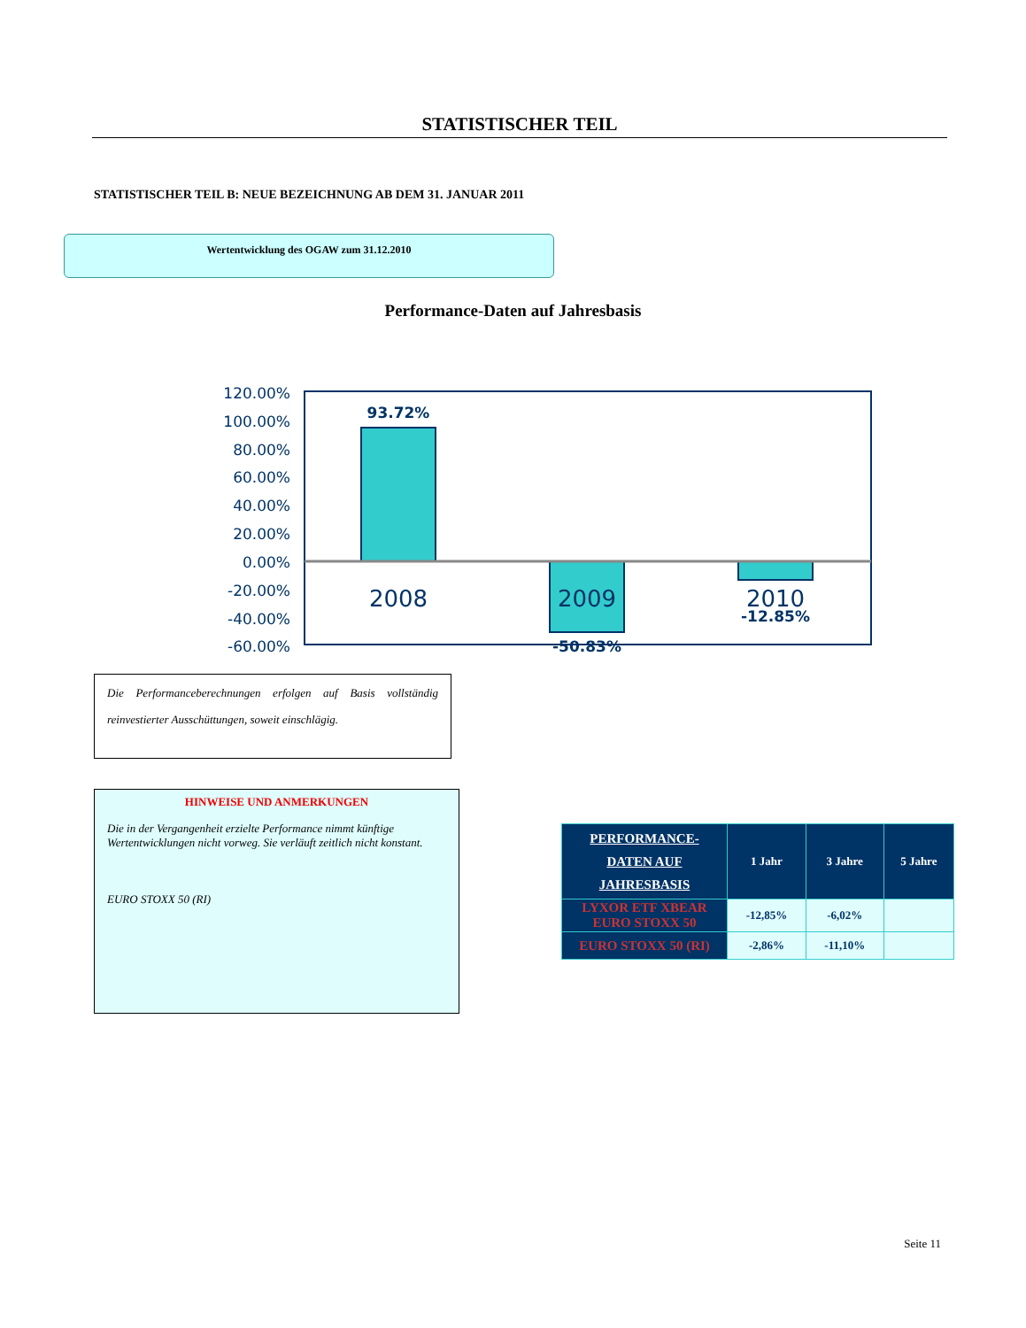STATISTISCHER TEIL
STATISTISCHER TEIL B: NEUE BEZEICHNUNG AB DEM 31. JANUAR 2011
Wertentwicklung des OGAW zum 31.12.2010
Performance-Daten auf Jahresbasis
120.00%
100.00%
80.00%
60.00%
40.00%
20.00%
0.00%
-20.00%
-40.00%
-60.00%
93.72%
-50.83%
-12.85%
2008
2009
2010
Die Performanceberechnungen erfolgen auf Basis vollständig reinvestierter Ausschüttungen, soweit einschlägig.
HINWEISE UND ANMERKUNGEN
Die in der Vergangenheit erzielte Performance nimmt künftige Wertentwicklungen nicht vorweg. Sie verläuft zeitlich nicht konstant.
EURO STOXX 50 (RI)
| PERFORMANCE- DATEN AUF JAHRESBASIS | 1 Jahr | 3 Jahre | 5 Jahre |
| --- | --- | --- | --- |
| LYXOR ETF XBEAR EURO STOXX 50 | -12,85% | -6,02% | |
| EURO STOXX 50 (RI) | -2,86% | -11,10% | |
Seite 11